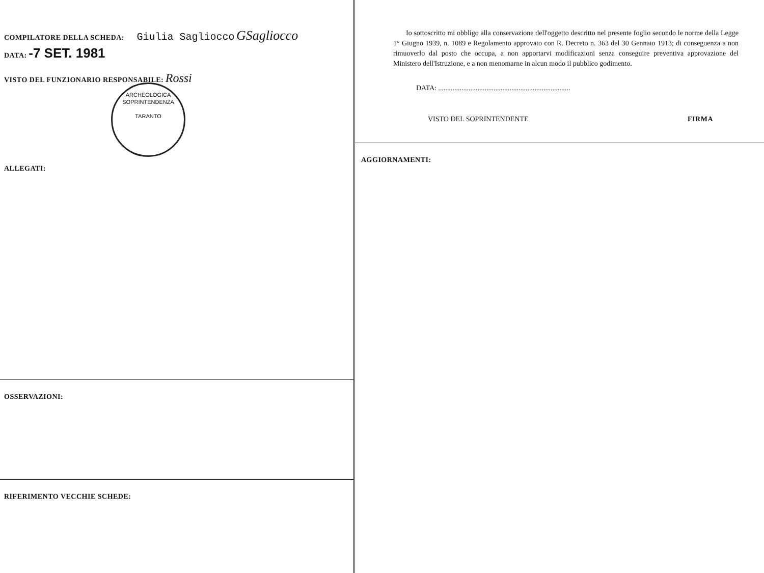COMPILATORE DELLA SCHEDA: Giulia Sagliocco GSagliocco
DATA: -7 SET. 1981
VISTO DEL FUNZIONARIO RESPONSABILE: Rossi
ARCHEOLOGICA
SOPRINTENDENZA
TARANTO
ALLEGATI:
OSSERVAZIONI:
RIFERIMENTO VECCHIE SCHEDE:
Io sottoscritto mi obbligo alla conservazione dell'oggetto descritto nel presente foglio secondo le norme della Legge 1° Giugno 1939, n. 1089 e Regolamento approvato con R. Decreto n. 363 del 30 Gennaio 1913; di conseguenza a non rimuoverlo dal posto che occupa, a non apportarvi modificazioni senza conseguire preventiva approvazione del Ministero dell'Istruzione, e a non menomarne in alcun modo il pubblico godimento.
DATA: ..........................................................................
VISTO DEL SOPRINTENDENTE FIRMA
AGGIORNAMENTI: